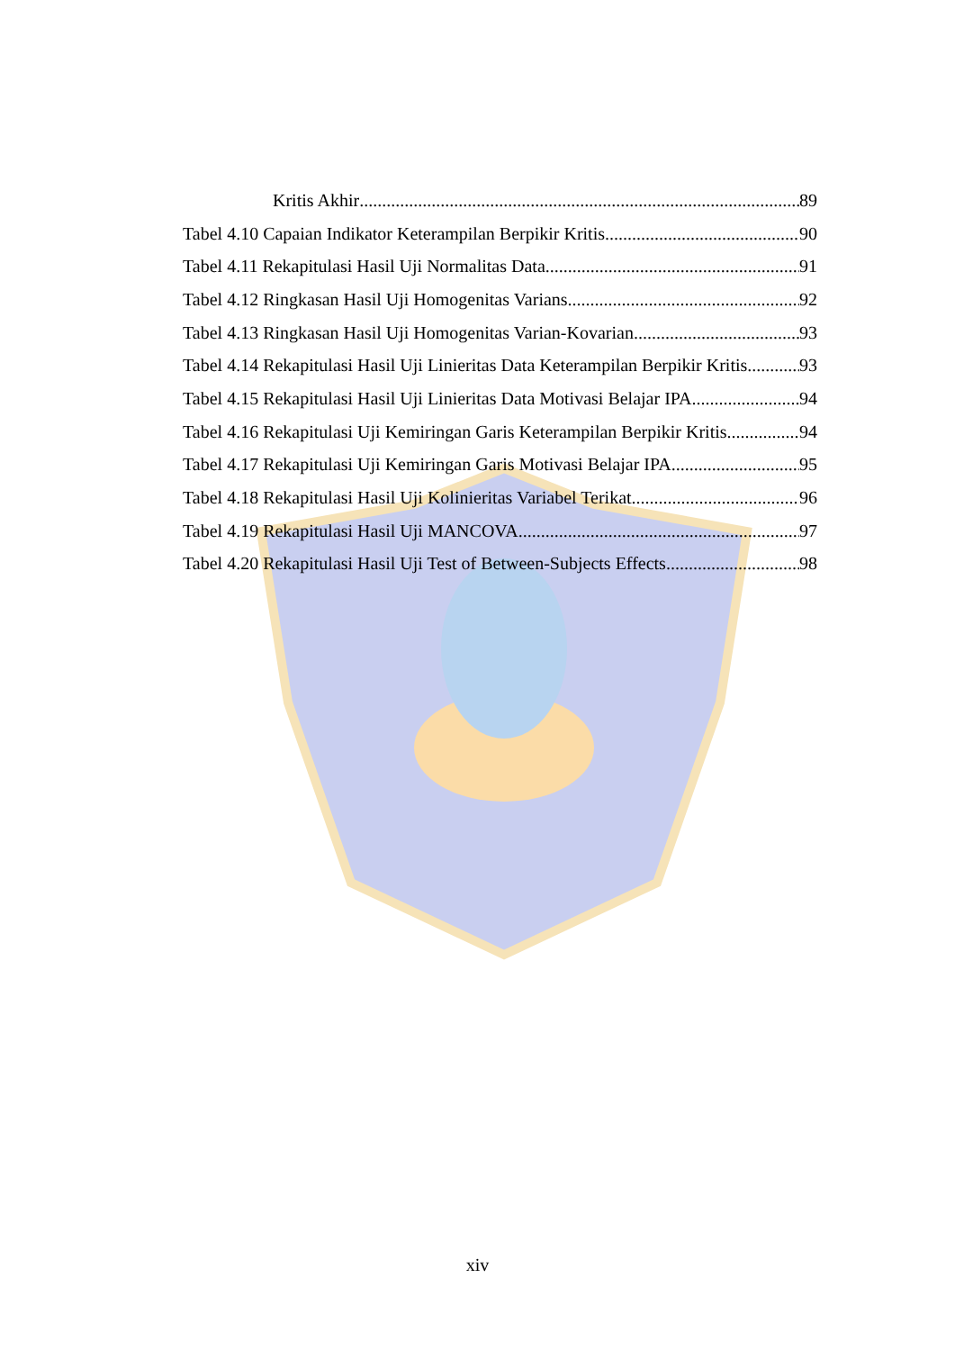Kritis Akhir 89
Tabel 4.10 Capaian Indikator Keterampilan Berpikir Kritis 90
Tabel 4.11 Rekapitulasi Hasil Uji Normalitas Data 91
Tabel 4.12 Ringkasan Hasil Uji Homogenitas Varians 92
Tabel 4.13 Ringkasan Hasil Uji Homogenitas Varian-Kovarian 93
Tabel 4.14 Rekapitulasi Hasil Uji Linieritas Data Keterampilan Berpikir Kritis 93
Tabel 4.15 Rekapitulasi Hasil Uji Linieritas Data Motivasi Belajar IPA 94
Tabel 4.16 Rekapitulasi Uji Kemiringan Garis Keterampilan Berpikir Kritis 94
Tabel 4.17 Rekapitulasi Uji Kemiringan Garis Motivasi Belajar IPA 95
Tabel 4.18 Rekapitulasi Hasil Uji Kolinieritas Variabel Terikat 96
Tabel 4.19 Rekapitulasi Hasil Uji MANCOVA 97
Tabel 4.20 Rekapitulasi Hasil Uji Test of Between-Subjects Effects 98
xiv